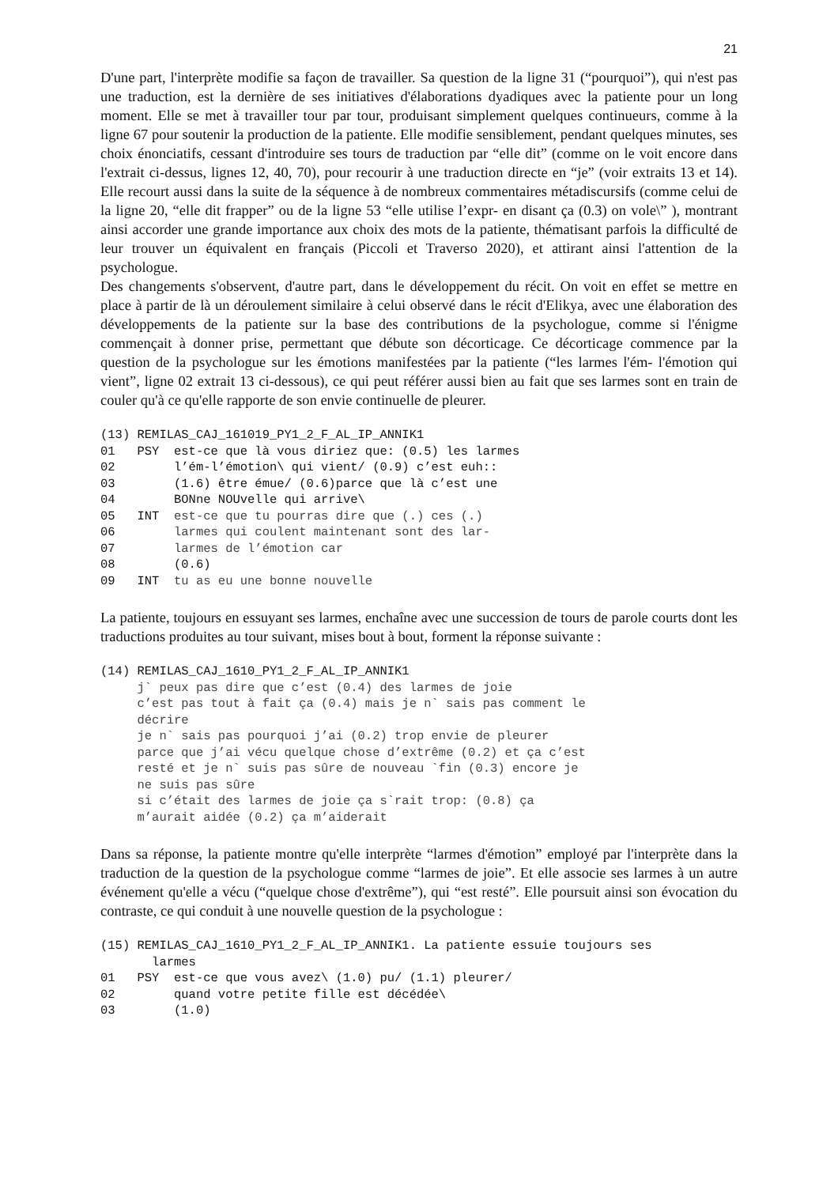21
D'une part, l'interprète modifie sa façon de travailler. Sa question de la ligne 31 (“pourquoi”), qui n'est pas une traduction, est la dernière de ses initiatives d'élaborations dyadiques avec la patiente pour un long moment. Elle se met à travailler tour par tour, produisant simplement quelques continueurs, comme à la ligne 67 pour soutenir la production de la patiente. Elle modifie sensiblement, pendant quelques minutes, ses choix énonciatifs, cessant d'introduire ses tours de traduction par “elle dit” (comme on le voit encore dans l'extrait ci-dessus, lignes 12, 40, 70), pour recourir à une traduction directe en “je” (voir extraits 13 et 14). Elle recourt aussi dans la suite de la séquence à de nombreux commentaires métadiscursifs (comme celui de la ligne 20, “elle dit frapper” ou de la ligne 53 “elle utilise l’expr- en disant ça (0.3) on vole\” ), montrant ainsi accorder une grande importance aux choix des mots de la patiente, thématisant parfois la difficulté de leur trouver un équivalent en français (Piccoli et Traverso 2020), et attirant ainsi l'attention de la psychologue.
Des changements s'observent, d'autre part, dans le développement du récit. On voit en effet se mettre en place à partir de là un déroulement similaire à celui observé dans le récit d'Elikya, avec une élaboration des développements de la patiente sur la base des contributions de la psychologue, comme si l'énigme commençait à donner prise, permettant que débute son décorticage. Ce décorticage commence par la question de la psychologue sur les émotions manifestées par la patiente (“les larmes l'ém- l'émotion qui vient”, ligne 02 extrait 13 ci-dessous), ce qui peut référer aussi bien au fait que ses larmes sont en train de couler qu'à ce qu'elle rapporte de son envie continuelle de pleurer.
(13) REMILAS_CAJ_161019_PY1_2_F_AL_IP_ANNIK1
01   PSY  est-ce que là vous diriez que: (0.5) les larmes
02        l’ém-l’émotion\ qui vient/ (0.9) c’est euh::
03        (1.6) être émue/ (0.6)parce que là c’est une
04        BONne NOUvelle qui arrive\
05   INT  est-ce que tu pourras dire que (.) ces (.)
06        larmes qui coulent maintenant sont des lar-
07        larmes de l’émotion car
08        (0.6)
09   INT  tu as eu une bonne nouvelle
La patiente, toujours en essuyant ses larmes, enchaîne avec une succession de tours de parole courts dont les traductions produites au tour suivant, mises bout à bout, forment la réponse suivante :
(14) REMILAS_CAJ_1610_PY1_2_F_AL_IP_ANNIK1
     j` peux pas dire que c’est (0.4) des larmes de joie
     c’est pas tout à fait ça (0.4) mais je n` sais pas comment le
     décrire
     je n` sais pas pourquoi j’ai (0.2) trop envie de pleurer
     parce que j’ai vécu quelque chose d’extrême (0.2) et ça c’est
     resté et je n` suis pas sûre de nouveau `fin (0.3) encore je
     ne suis pas sûre
     si c’était des larmes de joie ça s`rait trop: (0.8) ça
     m’aurait aidée (0.2) ça m’aiderait
Dans sa réponse, la patiente montre qu'elle interprète “larmes d'émotion” employé par l'interprète dans la traduction de la question de la psychologue comme “larmes de joie”. Et elle associe ses larmes à un autre événement qu'elle a vécu (“quelque chose d'extrême”), qui “est resté”. Elle poursuit ainsi son évocation du contraste, ce qui conduit à une nouvelle question de la psychologue :
(15) REMILAS_CAJ_1610_PY1_2_F_AL_IP_ANNIK1. La patiente essuie toujours ses
       larmes
01   PSY  est-ce que vous avez\ (1.0) pu/ (1.1) pleurer/
02        quand votre petite fille est décédée\
03        (1.0)